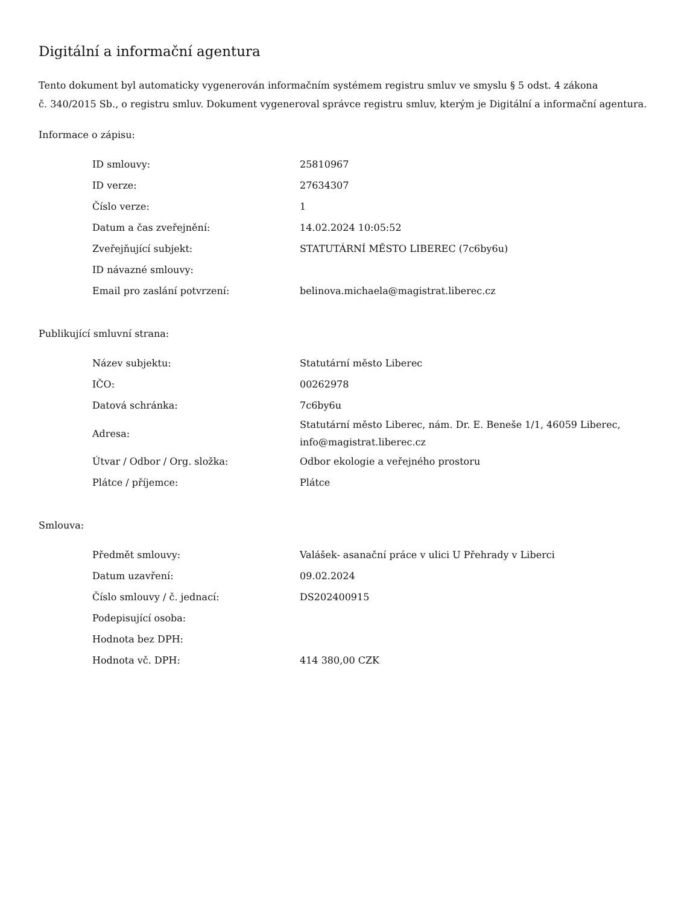Digitální a informační agentura
Tento dokument byl automaticky vygenerován informačním systémem registru smluv ve smyslu § 5 odst. 4 zákona
č. 340/2015 Sb., o registru smluv. Dokument vygeneroval správce registru smluv, kterým je Digitální a informační agentura.
Informace o zápisu:
| ID smlouvy: | 25810967 |
| ID verze: | 27634307 |
| Číslo verze: | 1 |
| Datum a čas zveřejnění: | 14.02.2024 10:05:52 |
| Zveřejňující subjekt: | STATUTÁRNÍ MĚSTO LIBEREC (7c6by6u) |
| ID návazné smlouvy: | |
| Email pro zaslání potvrzení: | belinova.michaela@magistrat.liberec.cz |
Publikující smluvní strana:
| Název subjektu: | Statutární město Liberec |
| IČO: | 00262978 |
| Datová schránka: | 7c6by6u |
| Adresa: | Statutární město Liberec, nám. Dr. E. Beneše 1/1, 46059 Liberec, info@magistrat.liberec.cz |
| Útvar / Odbor / Org. složka: | Odbor ekologie a veřejného prostoru |
| Plátce / příjemce: | Plátce |
Smlouva:
| Předmět smlouvy: | Valášek- asanační práce v ulici U Přehrady v Liberci |
| Datum uzavření: | 09.02.2024 |
| Číslo smlouvy / č. jednací: | DS202400915 |
| Podepisující osoba: | |
| Hodnota bez DPH: | |
| Hodnota vč. DPH: | 414 380,00 CZK |